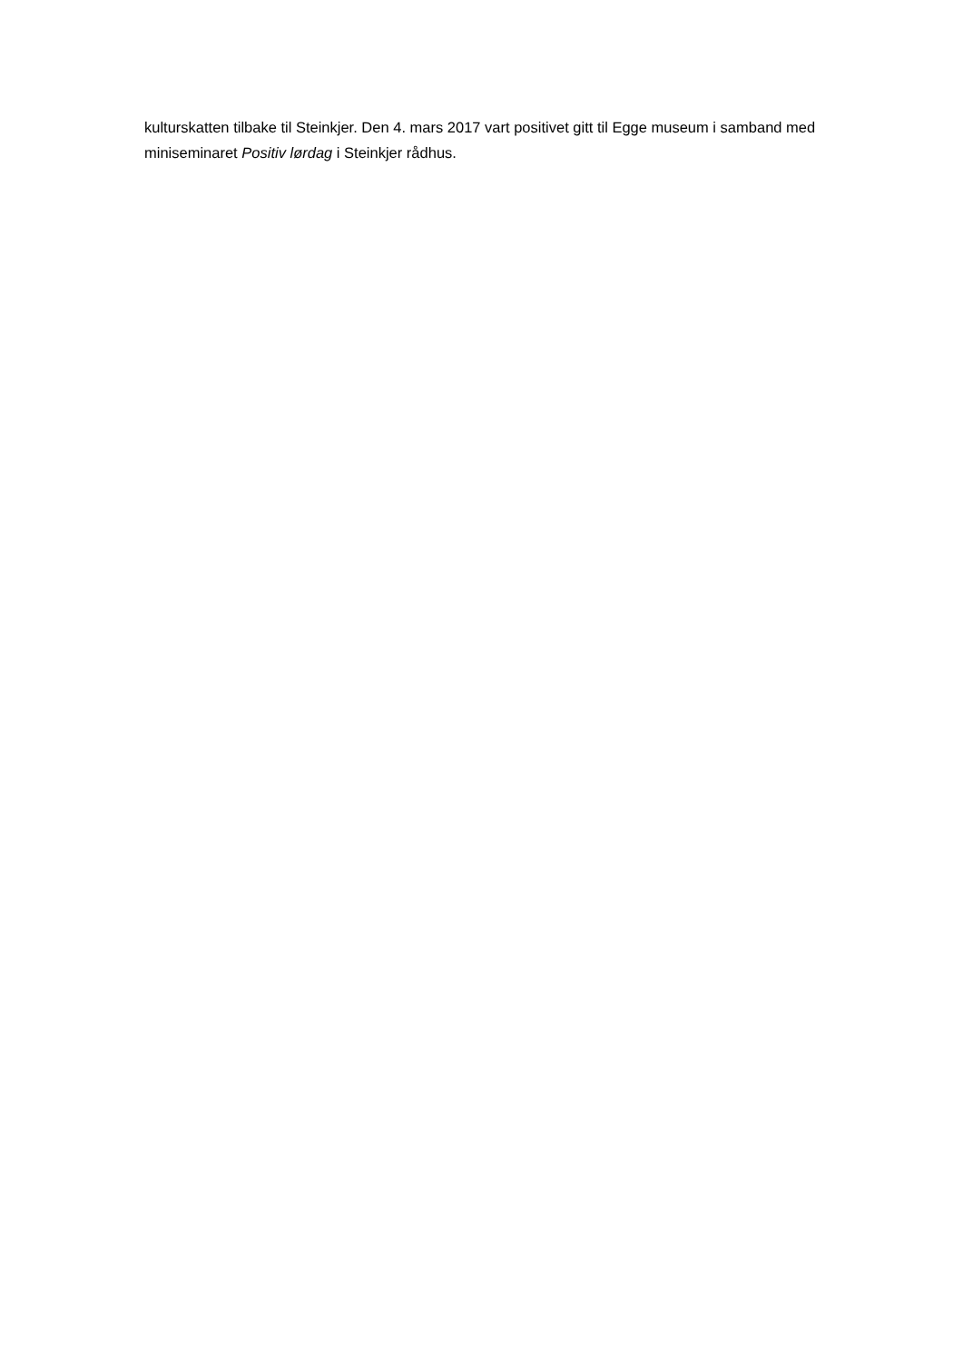kulturskatten tilbake til Steinkjer. Den 4. mars 2017 vart positivet gitt til Egge museum i samband med miniseminaret Positiv lørdag i Steinkjer rådhus.